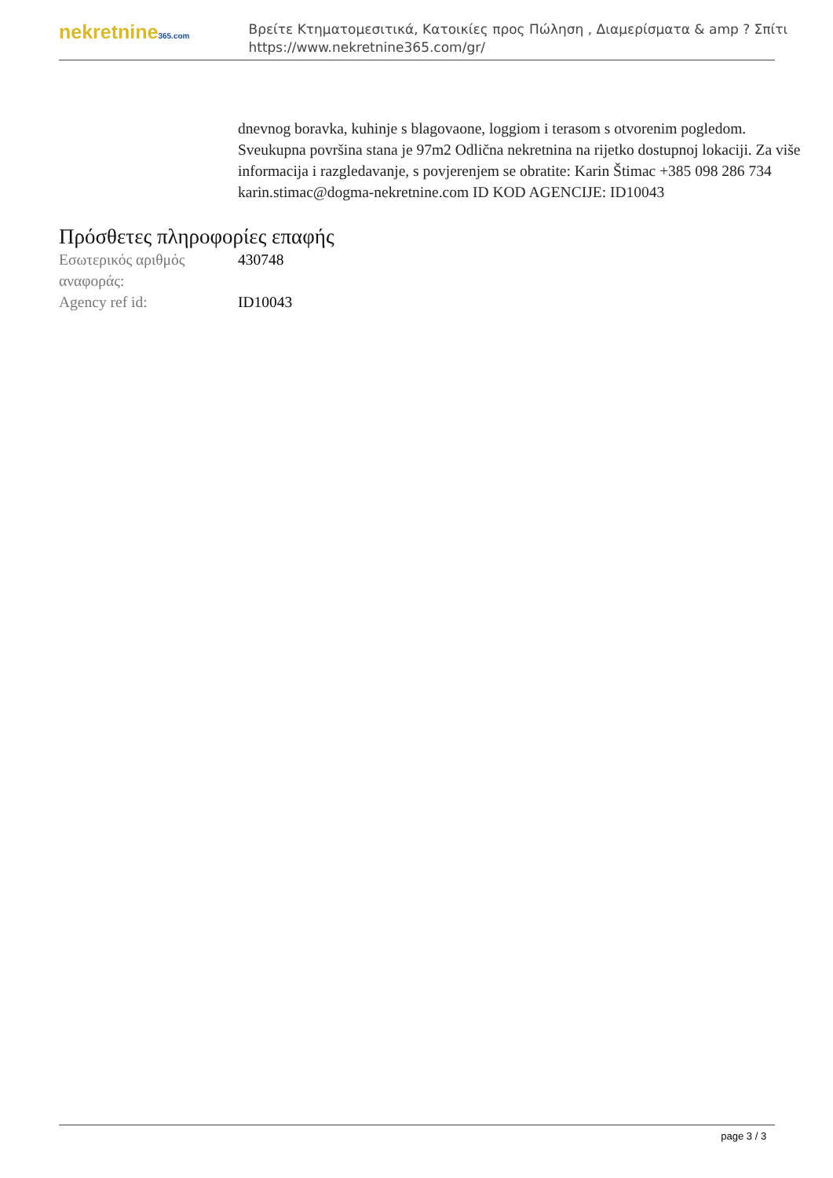nekretnine365.com
Βρείτε Κτηματομεσιτικά, Κατοικίες προς Πώληση , Διαμερίσματα & amp ? Σπίτι
https://www.nekretnine365.com/gr/
dnevnog boravka, kuhinje s blagovaone, loggiom i terasom s otvorenim pogledom. Sveukupna površina stana je 97m2 Odlična nekretnina na rijetko dostupnoj lokaciji. Za više informacija i razgledavanje, s povjerenjem se obratite: Karin Štimac +385 098 286 734 karin.stimac@dogma-nekretnine.com ID KOD AGENCIJE: ID10043
Πρόσθετες πληροφορίες επαφής
| Εσωτερικός αριθμός αναφοράς: | 430748 |
| Agency ref id: | ID10043 |
page 3 / 3